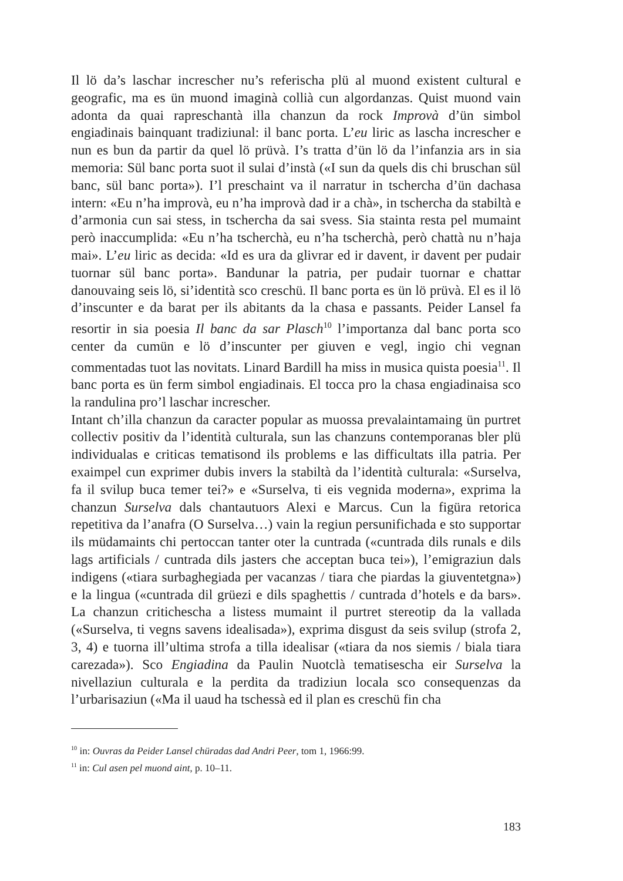Il lö da’s laschar increscher nu’s referischa plü al muond existent cultural e geografic, ma es ün muond imaginà collià cun algordanzas. Quist muond vain adonta da quai rapreschantà illa chanzun da rock Improvà d’ün simbol engiadinais bainquant tradiziunal: il banc porta. L’eu liric as lascha increscher e nun es bun da partir da quel lö prüvà. I’s tratta d’ün lö da l’infanzia ars in sia memoria: Sül banc porta suot il sulai d’instà («I sun da quels dis chi bruschan sül banc, sül banc porta»). I’l preschaint va il narratur in tschercha d’ün dachasa intern: «Eu n’ha improvà, eu n’ha improvà dad ir a chà», in tschercha da stabiltà e d’armonia cun sai stess, in tschercha da sai svess. Sia stainta resta pel mumaint però inaccumplida: «Eu n’ha tscherchà, eu n’ha tscherchà, però chattà nu n’haja mai». L’eu liric as decida: «Id es ura da glivrar ed ir davent, ir davent per pudair tuornar sül banc porta». Bandunar la patria, per pudair tuornar e chattar danouvaing seis lö, si’identità sco creschü. Il banc porta es ün lö prüvà. El es il lö d’inscunter e da barat per ils abitants da la chasa e passants. Peider Lansel fa resortir in sia poesia Il banc da sar Plasch<sup>10</sup> l’importanza dal banc porta sco center da cumün e lö d’inscunter per giuven e vegl, ingio chi vegnan commentadas tuot las novitats. Linard Bardill ha miss in musica quista poesia<sup>11</sup>. Il banc porta es ün ferm simbol engiadinais. El tocca pro la chasa engiadinaisa sco la randulina pro’l laschar increscher.
Intant ch’illa chanzun da caracter popular as muossa prevalaintamaing ün purtret collectiv positiv da l’identità culturala, sun las chanzuns contemporanas bler plü individualas e criticas tematisond ils problems e las difficultats illa patria. Per exaimpel cun exprimer dubis invers la stabiltà da l’identità culturala: «Surselva, fa il svilup buca temer tei?» e «Surselva, ti eis vegnida moderna», exprima la chanzun Surselva dals chantautuors Alexi e Marcus. Cun la figüra retorica repetitiva da l’anafra (O Surselva…) vain la regiun persunifichada e sto supportar ils müdamaints chi pertoccan tanter oter la cuntrada («cuntrada dils runals e dils lags artificials / cuntrada dils jasters che acceptan buca tei»), l’emigraziun dals indigens («tiara surbaghegiada per vacanzas / tiara che piardas la giuventetgna») e la lingua («cuntrada dil grüezi e dils spaghettis / cuntrada d’hotels e da bars». La chanzun critichescha a listess mumaint il purtret stereotip da la vallada («Surselva, ti vegns savens idealisada»), exprima disgust da seis svilup (strofa 2, 3, 4) e tuorna ill’ultima strofa a tilla idealisar («tiara da nos siemis / biala tiara carezada»). Sco Engiadina da Paulin Nuotclà tematisescha eir Surselva la nivellaziun culturala e la perdita da tradiziun locala sco consequenzas da l’urbarisaziun («Ma il uaud ha tschessà ed il plan es creschü fin cha
<sup>10</sup> in: Ouvras da Peider Lansel chüradas dad Andri Peer, tom 1, 1966:99.
<sup>11</sup> in: Cul asen pel muond aint, p. 10–11.
183